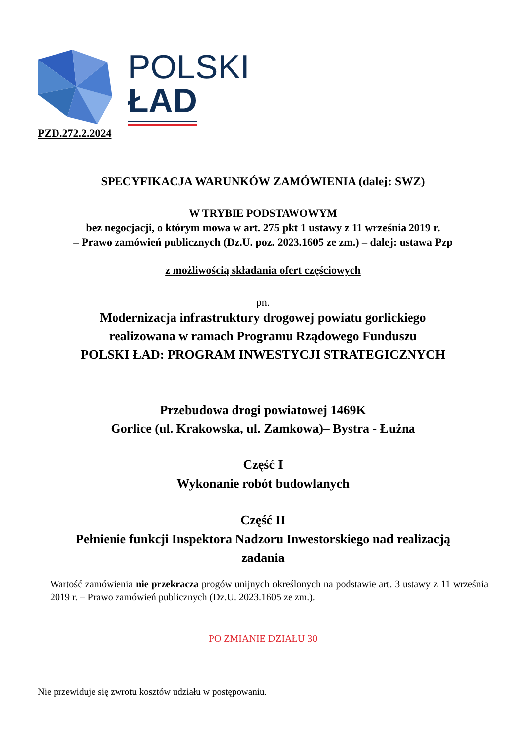POLSKI
ŁAD
PZD.272.2.2024
SPECYFIKACJA WARUNKÓW ZAMÓWIENIA (dalej: SWZ)
W TRYBIE PODSTAWOWYM
bez negocjacji, o którym mowa w art. 275 pkt 1 ustawy z 11 września 2019 r.
– Prawo zamówień publicznych (Dz.U. poz. 2023.1605 ze zm.) – dalej: ustawa Pzp
z możliwością składania ofert częściowych
pn.
Modernizacja infrastruktury drogowej powiatu gorlickiego
realizowana w ramach Programu Rządowego Funduszu
POLSKI ŁAD: PROGRAM INWESTYCJI STRATEGICZNYCH
Przebudowa drogi powiatowej 1469K
Gorlice (ul. Krakowska, ul. Zamkowa)– Bystra - Łużna
Część I
Wykonanie robót budowlanych
Część II
Pełnienie funkcji Inspektora Nadzoru Inwestorskiego nad realizacją
zadania
Wartość zamówienia nie przekracza progów unijnych określonych na podstawie art. 3 ustawy z 11 września 2019 r. – Prawo zamówień publicznych (Dz.U. 2023.1605 ze zm.).
PO ZMIANIE DZIAŁU 30
Nie przewiduje się zwrotu kosztów udziału w postępowaniu.